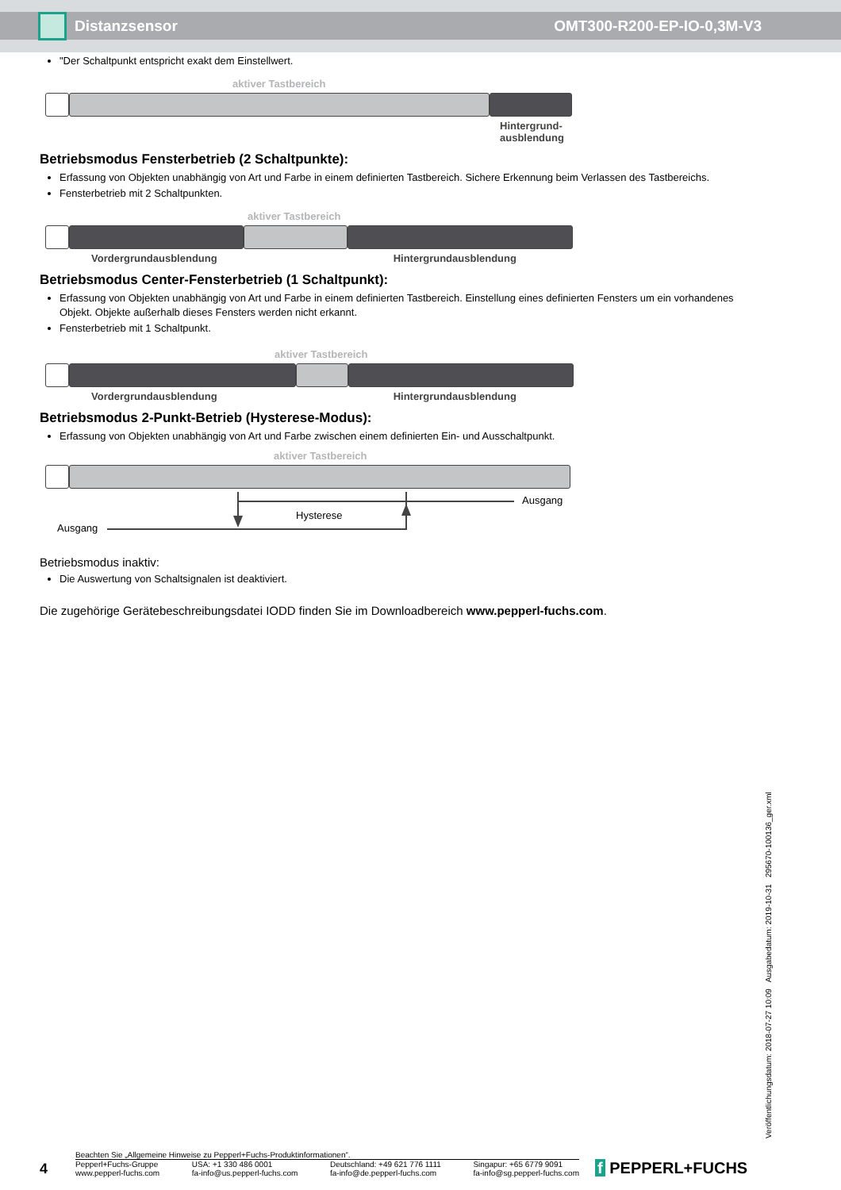Distanzsensor OMT300-R200-EP-IO-0,3M-V3
"Der Schaltpunkt entspricht exakt dem Einstellwert.
aktiver Tastbereich
Hintergrund-
ausblendung
Betriebsmodus Fensterbetrieb (2 Schaltpunkte):
Erfassung von Objekten unabhängig von Art und Farbe in einem definierten Tastbereich. Sichere Erkennung beim Verlassen des Tastbereichs.
Fensterbetrieb mit 2 Schaltpunkten.
aktiver Tastbereich
Vordergrundausblendung Hintergrundausblendung
Betriebsmodus Center-Fensterbetrieb (1 Schaltpunkt):
Erfassung von Objekten unabhängig von Art und Farbe in einem definierten Tastbereich. Einstellung eines definierten Fensters um ein vorhandenes Objekt. Objekte außerhalb dieses Fensters werden nicht erkannt.
Fensterbetrieb mit 1 Schaltpunkt.
aktiver Tastbereich
Vordergrundausblendung Hintergrundausblendung
Betriebsmodus 2-Punkt-Betrieb (Hysterese-Modus):
Erfassung von Objekten unabhängig von Art und Farbe zwischen einem definierten Ein- und Ausschaltpunkt.
aktiver Tastbereich
Ausgang
Hysterese
Ausgang
Betriebsmodus inaktiv:
Die Auswertung von Schaltsignalen ist deaktiviert.
Die zugehörige Gerätebeschreibungsdatei IODD finden Sie im Downloadbereich www.pepperl-fuchs.com.
Veröffentlichungsdatum: 2018-07-27 10:09 Ausgabedatum: 2019-10-31 295670-100136_ger.xml
4
Beachten Sie „Allgemeine Hinweise zu Pepperl+Fuchs-Produktinformationen“.
Pepperl+Fuchs-Gruppe
www.pepperl-fuchs.com USA: +1 330 486 0001
fa-info@us.pepperl-fuchs.com Deutschland: +49 621 776 1111
fa-info@de.pepperl-fuchs.com Singapur: +65 6779 9091
fa-info@sg.pepperl-fuchs.com
f PEPPERL+FUCHS